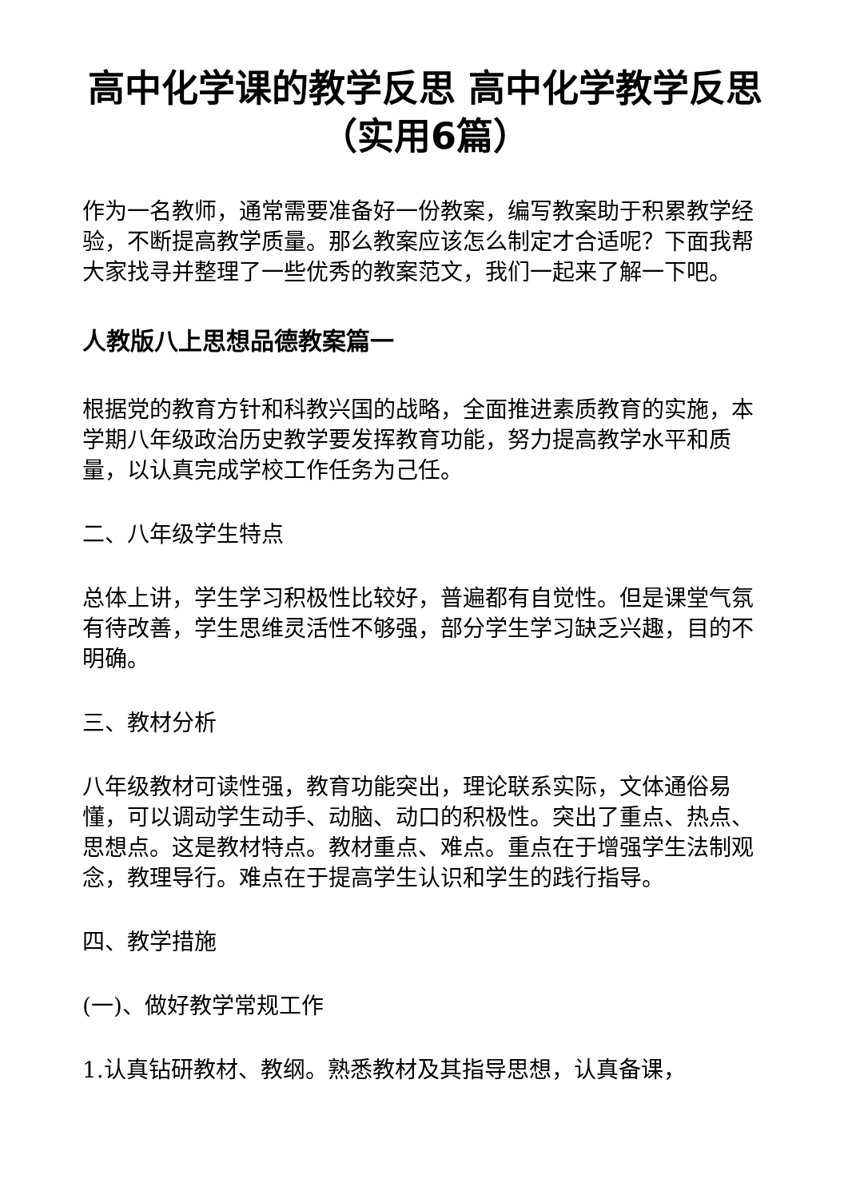高中化学课的教学反思 高中化学教学反思（实用6篇）
作为一名教师，通常需要准备好一份教案，编写教案助于积累教学经验，不断提高教学质量。那么教案应该怎么制定才合适呢？下面我帮大家找寻并整理了一些优秀的教案范文，我们一起来了解一下吧。
人教版八上思想品德教案篇一
根据党的教育方针和科教兴国的战略，全面推进素质教育的实施，本学期八年级政治历史教学要发挥教育功能，努力提高教学水平和质量，以认真完成学校工作任务为己任。
二、八年级学生特点
总体上讲，学生学习积极性比较好，普遍都有自觉性。但是课堂气氛有待改善，学生思维灵活性不够强，部分学生学习缺乏兴趣，目的不明确。
三、教材分析
八年级教材可读性强，教育功能突出，理论联系实际，文体通俗易懂，可以调动学生动手、动脑、动口的积极性。突出了重点、热点、思想点。这是教材特点。教材重点、难点。重点在于增强学生法制观念，教理导行。难点在于提高学生认识和学生的践行指导。
四、教学措施
(一)、做好教学常规工作
1.认真钻研教材、教纲。熟悉教材及其指导思想，认真备课，